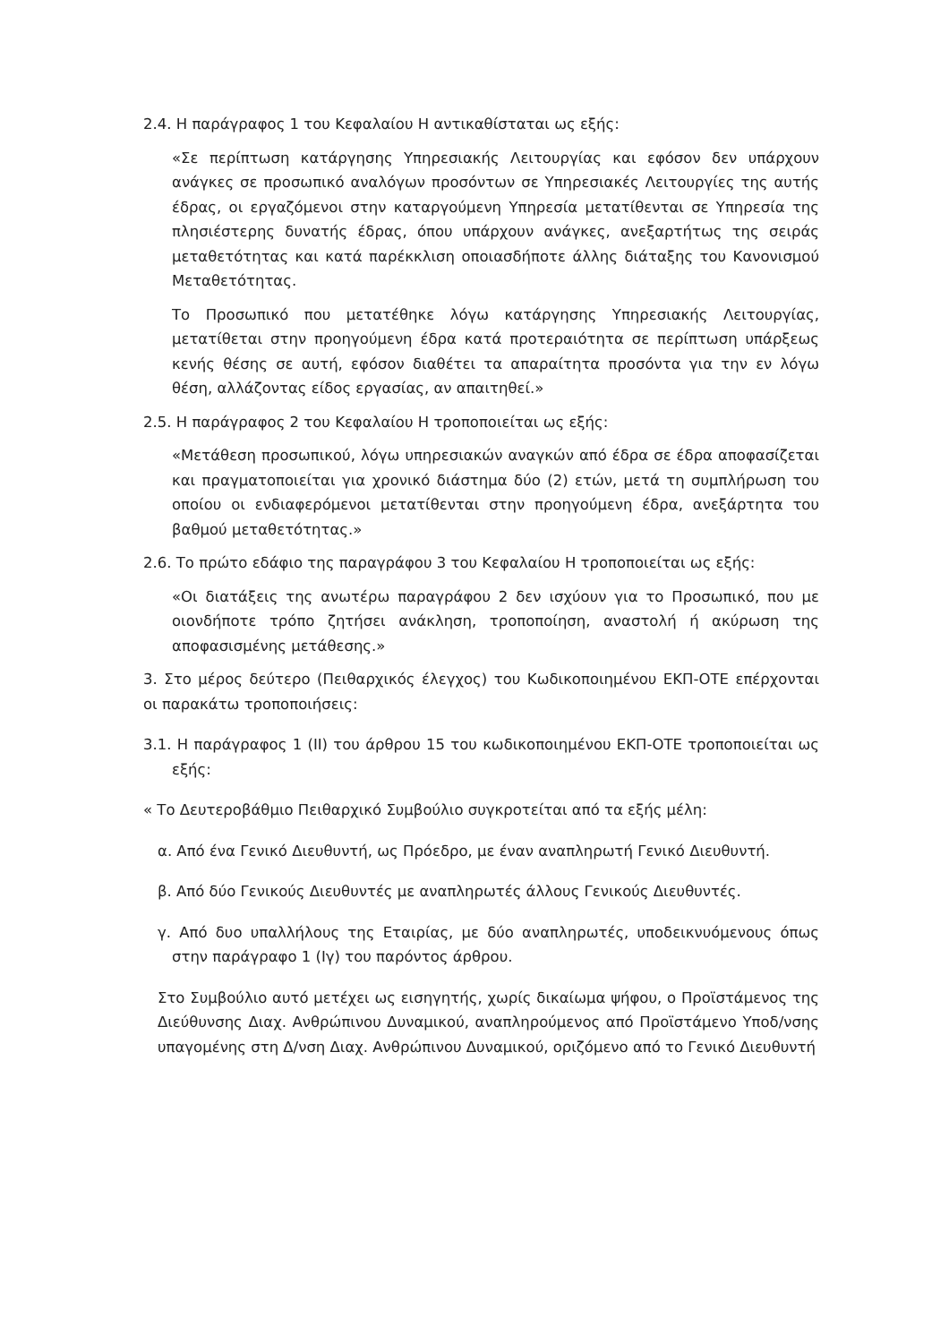2.4. Η παράγραφος 1 του Κεφαλαίου Η αντικαθίσταται ως εξής:
«Σε περίπτωση κατάργησης Υπηρεσιακής Λειτουργίας και εφόσον δεν υπάρχουν ανάγκες σε προσωπικό αναλόγων προσόντων σε Υπηρεσιακές Λειτουργίες της αυτής έδρας, οι εργαζόμενοι στην καταργούμενη Υπηρεσία μετατίθενται σε Υπηρεσία της πλησιέστερης δυνατής έδρας, όπου υπάρχουν ανάγκες, ανεξαρτήτως της σειράς μεταθετότητας και κατά παρέκκλιση οποιασδήποτε άλλης διάταξης του Κανονισμού Μεταθετότητας.
Το Προσωπικό που μετατέθηκε λόγω κατάργησης Υπηρεσιακής Λειτουργίας, μετατίθεται στην προηγούμενη έδρα κατά προτεραιότητα σε περίπτωση υπάρξεως κενής θέσης σε αυτή, εφόσον διαθέτει τα απαραίτητα προσόντα για την εν λόγω θέση, αλλάζοντας είδος εργασίας, αν απαιτηθεί.»
2.5. Η παράγραφος 2 του Κεφαλαίου Η τροποποιείται ως εξής:
«Μετάθεση προσωπικού, λόγω υπηρεσιακών αναγκών από έδρα σε έδρα αποφασίζεται και πραγματοποιείται για χρονικό διάστημα δύο (2) ετών, μετά τη συμπλήρωση του οποίου οι ενδιαφερόμενοι μετατίθενται στην προηγούμενη έδρα, ανεξάρτητα του βαθμού μεταθετότητας.»
2.6. Το πρώτο εδάφιο της παραγράφου 3 του Κεφαλαίου Η τροποποιείται ως εξής:
«Οι διατάξεις της ανωτέρω παραγράφου 2 δεν ισχύουν για το Προσωπικό, που με οιονδήποτε τρόπο ζητήσει ανάκληση, τροποποίηση, αναστολή ή ακύρωση της αποφασισμένης μετάθεσης.»
3. Στο μέρος δεύτερο (Πειθαρχικός έλεγχος) του Κωδικοποιημένου ΕΚΠ-ΟΤΕ επέρχονται οι παρακάτω τροποποιήσεις:
3.1. Η παράγραφος 1 (ΙΙ) του άρθρου 15 του κωδικοποιημένου ΕΚΠ-ΟΤΕ τροποποιείται ως εξής:
« Το Δευτεροβάθμιο Πειθαρχικό Συμβούλιο συγκροτείται από τα εξής μέλη:
α. Από ένα Γενικό Διευθυντή, ως Πρόεδρο, με έναν αναπληρωτή Γενικό Διευθυντή.
β. Από δύο Γενικούς Διευθυντές με αναπληρωτές άλλους Γενικούς Διευθυντές.
γ. Από δυο υπαλλήλους της Εταιρίας, με δύο αναπληρωτές, υποδεικνυόμενους όπως στην παράγραφο 1 (Ιγ) του παρόντος άρθρου.
Στο Συμβούλιο αυτό μετέχει ως εισηγητής, χωρίς δικαίωμα ψήφου, ο Προϊστάμενος της Διεύθυνσης Διαχ. Ανθρώπινου Δυναμικού, αναπληρούμενος από Προϊστάμενο Υποδ/νσης υπαγομένης στη Δ/νση Διαχ. Ανθρώπινου Δυναμικού, οριζόμενο από το Γενικό Διευθυντή